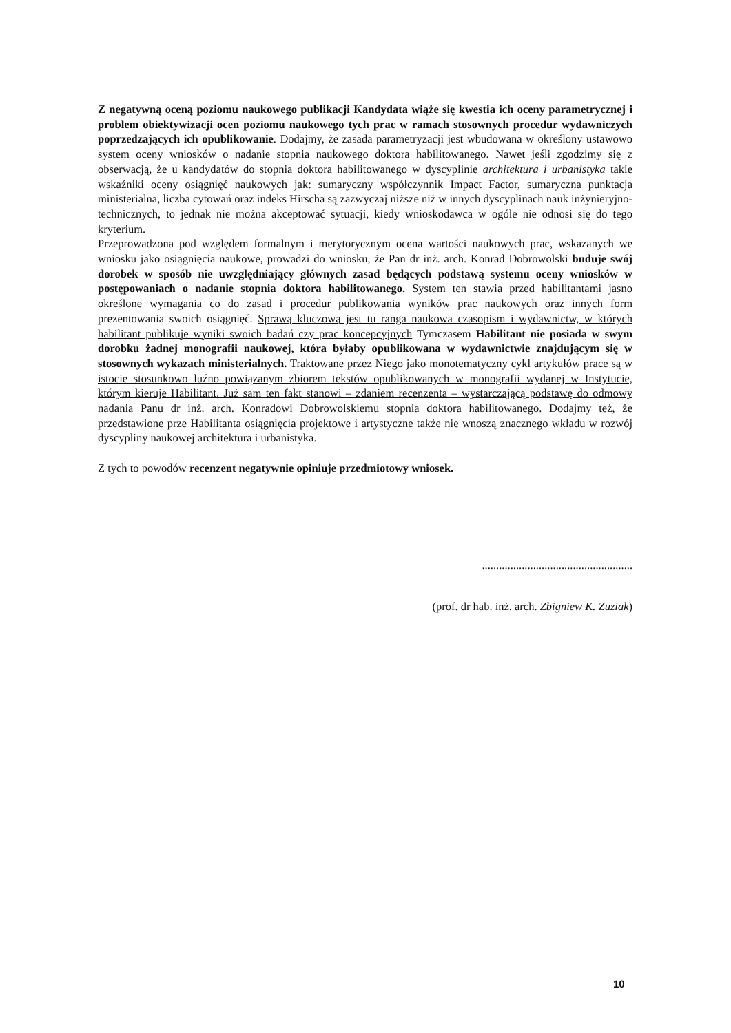Z negatywną oceną poziomu naukowego publikacji Kandydata wiąże się kwestia ich oceny parametrycznej i problem obiektywizacji ocen poziomu naukowego tych prac w ramach stosownych procedur wydawniczych poprzedzających ich opublikowanie. Dodajmy, że zasada parametryzacji jest wbudowana w określony ustawowo system oceny wniosków o nadanie stopnia naukowego doktora habilitowanego. Nawet jeśli zgodzimy się z obserwacją, że u kandydatów do stopnia doktora habilitowanego w dyscyplinie architektura i urbanistyka takie wskaźniki oceny osiągnięć naukowych jak: sumaryczny współczynnik Impact Factor, sumaryczna punktacja ministerialna, liczba cytowań oraz indeks Hirscha są zazwyczaj niższe niż w innych dyscyplinach nauk inżynieryjno-technicznych, to jednak nie można akceptować sytuacji, kiedy wnioskodawca w ogóle nie odnosi się do tego kryterium.
Przeprowadzona pod względem formalnym i merytorycznym ocena wartości naukowych prac, wskazanych we wniosku jako osiągnięcia naukowe, prowadzi do wniosku, że Pan dr inż. arch. Konrad Dobrowolski buduje swój dorobek w sposób nie uwzględniający głównych zasad będących podstawą systemu oceny wniosków w postępowaniach o nadanie stopnia doktora habilitowanego. System ten stawia przed habilitantami jasno określone wymagania co do zasad i procedur publikowania wyników prac naukowych oraz innych form prezentowania swoich osiągnięć. Sprawą kluczową jest tu ranga naukowa czasopism i wydawnictw, w których habilitant publikuje wyniki swoich badań czy prac koncepcyjnych Tymczasem Habilitant nie posiada w swym dorobku żadnej monografii naukowej, która byłaby opublikowana w wydawnictwie znajdującym się w stosownych wykazach ministerialnych. Traktowane przez Niego jako monotematyczny cykl artykułów prace są w istocie stosunkowo luźno powiązanym zbiorem tekstów opublikowanych w monografii wydanej w Instytucie, którym kieruje Habilitant. Już sam ten fakt stanowi – zdaniem recenzenta – wystarczającą podstawę do odmowy nadania Panu dr inż. arch. Konradowi Dobrowolskiemu stopnia doktora habilitowanego. Dodajmy też, że przedstawione prze Habilitanta osiągnięcia projektowe i artystyczne także nie wnoszą znacznego wkładu w rozwój dyscypliny naukowej architektura i urbanistyka.
Z tych to powodów recenzent negatywnie opiniuje przedmiotowy wniosek.
.....................................................
(prof. dr hab. inż. arch. Zbigniew K. Zuziak)
10